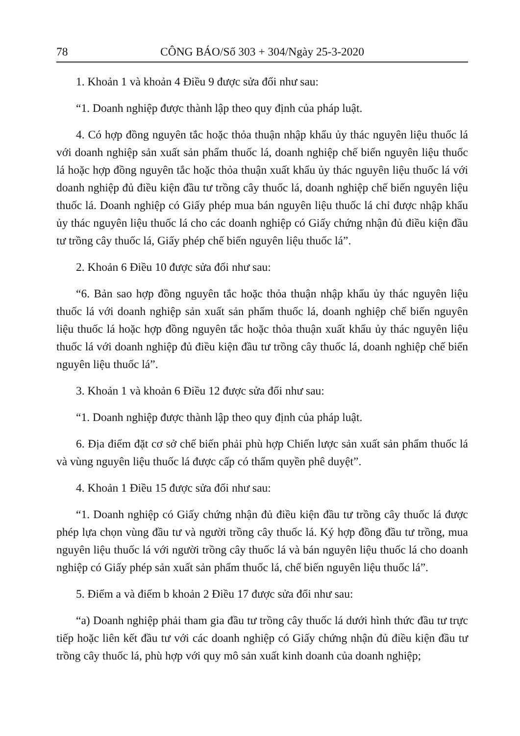78 CÔNG BÁO/Số 303 + 304/Ngày 25-3-2020
1. Khoản 1 và khoản 4 Điều 9 được sửa đổi như sau:
“1. Doanh nghiệp được thành lập theo quy định của pháp luật.
4. Có hợp đồng nguyên tắc hoặc thỏa thuận nhập khẩu ủy thác nguyên liệu thuốc lá với doanh nghiệp sản xuất sản phẩm thuốc lá, doanh nghiệp chế biến nguyên liệu thuốc lá hoặc hợp đồng nguyên tắc hoặc thỏa thuận xuất khẩu ủy thác nguyên liệu thuốc lá với doanh nghiệp đủ điều kiện đầu tư trồng cây thuốc lá, doanh nghiệp chế biến nguyên liệu thuốc lá. Doanh nghiệp có Giấy phép mua bán nguyên liệu thuốc lá chỉ được nhập khẩu ủy thác nguyên liệu thuốc lá cho các doanh nghiệp có Giấy chứng nhận đủ điều kiện đầu tư trồng cây thuốc lá, Giấy phép chế biến nguyên liệu thuốc lá”.
2. Khoản 6 Điều 10 được sửa đổi như sau:
“6. Bản sao hợp đồng nguyên tắc hoặc thỏa thuận nhập khẩu ủy thác nguyên liệu thuốc lá với doanh nghiệp sản xuất sản phẩm thuốc lá, doanh nghiệp chế biến nguyên liệu thuốc lá hoặc hợp đồng nguyên tắc hoặc thỏa thuận xuất khẩu ủy thác nguyên liệu thuốc lá với doanh nghiệp đủ điều kiện đầu tư trồng cây thuốc lá, doanh nghiệp chế biến nguyên liệu thuốc lá”.
3. Khoản 1 và khoản 6 Điều 12 được sửa đổi như sau:
“1. Doanh nghiệp được thành lập theo quy định của pháp luật.
6. Địa điểm đặt cơ sở chế biến phải phù hợp Chiến lược sản xuất sản phẩm thuốc lá và vùng nguyên liệu thuốc lá được cấp có thẩm quyền phê duyệt”.
4. Khoản 1 Điều 15 được sửa đổi như sau:
“1. Doanh nghiệp có Giấy chứng nhận đủ điều kiện đầu tư trồng cây thuốc lá được phép lựa chọn vùng đầu tư và người trồng cây thuốc lá. Ký hợp đồng đầu tư trồng, mua nguyên liệu thuốc lá với người trồng cây thuốc lá và bán nguyên liệu thuốc lá cho doanh nghiệp có Giấy phép sản xuất sản phẩm thuốc lá, chế biến nguyên liệu thuốc lá”.
5. Điểm a và điểm b khoản 2 Điều 17 được sửa đổi như sau:
“a) Doanh nghiệp phải tham gia đầu tư trồng cây thuốc lá dưới hình thức đầu tư trực tiếp hoặc liên kết đầu tư với các doanh nghiệp có Giấy chứng nhận đủ điều kiện đầu tư trồng cây thuốc lá, phù hợp với quy mô sản xuất kinh doanh của doanh nghiệp;